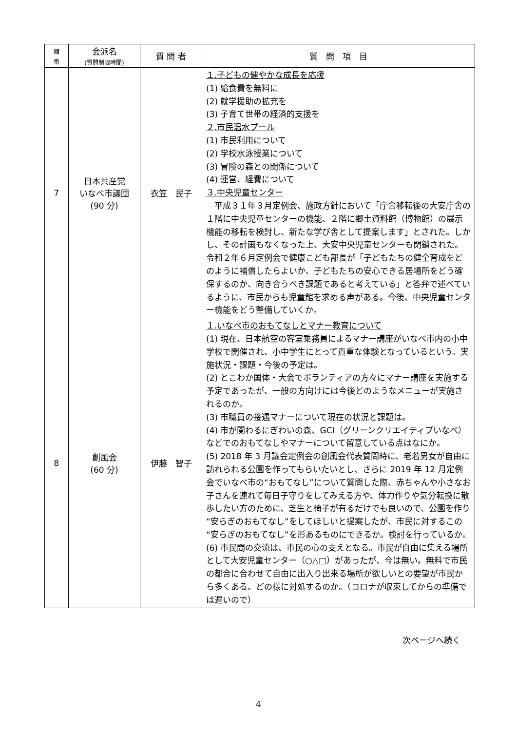| 順 番 | 会派名 (質問制限時間) | 質 問 者 | 質 問 項 目 |
| --- | --- | --- | --- |
| 7 | 日本共産党 いなべ市議団 (90 分) | 衣笠 民子 | １.子どもの健やかな成長を応援 (1) 給食費を無料に (2) 就学援助の拡充を (3) 子育て世帯の経済的支援を ２.市民温水プール (1) 市民利用について (2) 学校水泳授業について (3) 冒険の森との関係について (4) 運営、経費について ３.中央児童センター 平成３１年３月定例会、施政方針において「庁舎移転後の大安庁舎の１階に中央児童センターの機能、２階に郷土資料館（博物館）の展示機能の移転を検討し、新たな学び舎として提案します」とされた。しかし、その計画もなくなった上、大安中央児童センターも閉鎖された。令和２年６月定例会で健康こども部長が「子どもたちの健全育成をどのように補償したらよいか、子どもたちの安心できる居場所をどう確保するのか、向き合うべき課題であると考えている」と答弁で述べているように、市民からも児童館を求める声がある。今後、中央児童センター機能をどう整備していくか。 |
| 8 | 創風会 (60 分) | 伊藤 智子 | １.いなべ市のおもてなしとマナー教育について (1) 現在、日本航空の客室乗務員によるマナー講座がいなべ市内の小中学校で開催され、小中学生にとって貴重な体験となっているという。実施状況・課題・今後の予定は。 (2) とこわか国体・大会でボランティアの方々にマナー講座を実施する予定であったが、一般の方向けには今後どのようなメニューが実施されるのか。 (3) 市職員の接遇マナーについて現在の状況と課題は。 (4) 市が関わるにぎわいの森、GCI（グリーンクリエイティブいなべ）などでのおもてなしやマナーについて留意している点はなにか。 (5) 2018 年 3 月議会定例会の創風会代表質問時に、老若男女が自由に訪れられる公園を作ってもらいたいとし、さらに 2019 年 12 月定例会でいなべ市の“おもてなし”について質問した際、赤ちゃんや小さなお子さんを連れて毎日子守りをしてみえる方や、体力作りや気分転換に散歩したい方のために、芝生と椅子が有るだけでも良いので、公園を作り“安らぎのおもてなし”をしてほしいと提案したが、市民に対するこの“安らぎのおもてなし”を形あるものにできるか。検討を行っているか。 (6) 市民間の交流は、市民の心の支えとなる。市民が自由に集える場所として大安児童センター（○△□）があったが、今は無い。無料で市民の都合に合わせて自由に出入り出来る場所が欲しいとの要望が市民から多くある。どの様に対処するのか。（コロナが収束してからの準備では遅いので） |
次ページへ続く
4